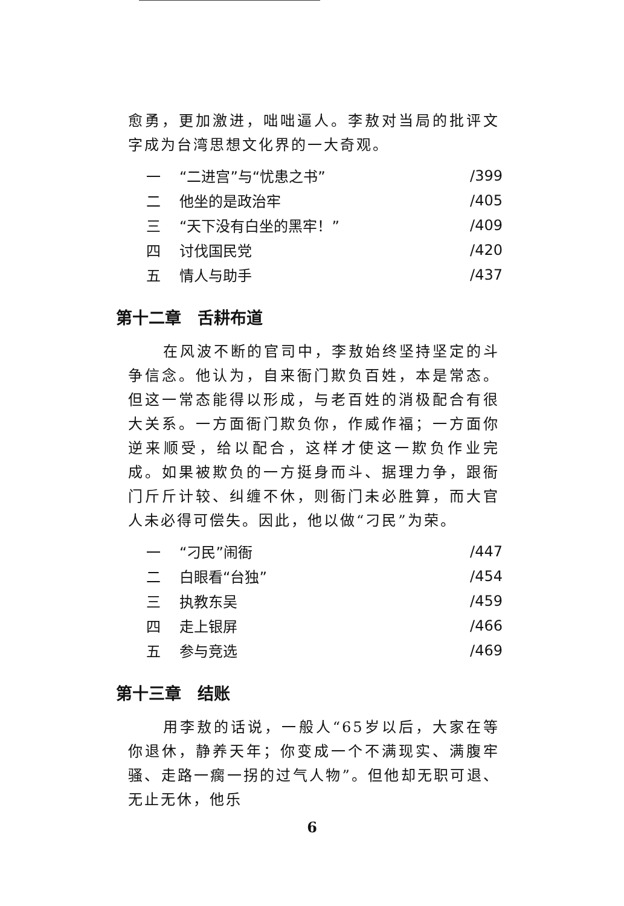愈勇，更加激进，咄咄逼人。李敖对当局的批评文字成为台湾思想文化界的一大奇观。
| 一 | “二进宫”与“忧患之书” | /399 |
| 二 | 他坐的是政治牢 | /405 |
| 三 | “天下没有白坐的黑牢！” | /409 |
| 四 | 讨伐国民党 | /420 |
| 五 | 情人与助手 | /437 |
第十二章　舌耕布道
在风波不断的官司中，李敖始终坚持坚定的斗争信念。他认为，自来衙门欺负百姓，本是常态。但这一常态能得以形成，与老百姓的消极配合有很大关系。一方面衙门欺负你，作威作福；一方面你逆来顺受，给以配合，这样才使这一欺负作业完成。如果被欺负的一方挺身而斗、据理力争，跟衙门斤斤计较、纠缠不休，则衙门未必胜算，而大官人未必得可偿失。因此，他以做“刁民”为荣。
| 一 | “刁民”闹衙 | /447 |
| 二 | 白眼看“台独” | /454 |
| 三 | 执教东吴 | /459 |
| 四 | 走上银屏 | /466 |
| 五 | 参与竞选 | /469 |
第十三章　结账
用李敖的话说，一般人“65岁以后，大家在等你退休，静养天年；你变成一个不满现实、满腹牢骚、走路一瘸一拐的过气人物”。但他却无职可退、无止无休，他乐
6